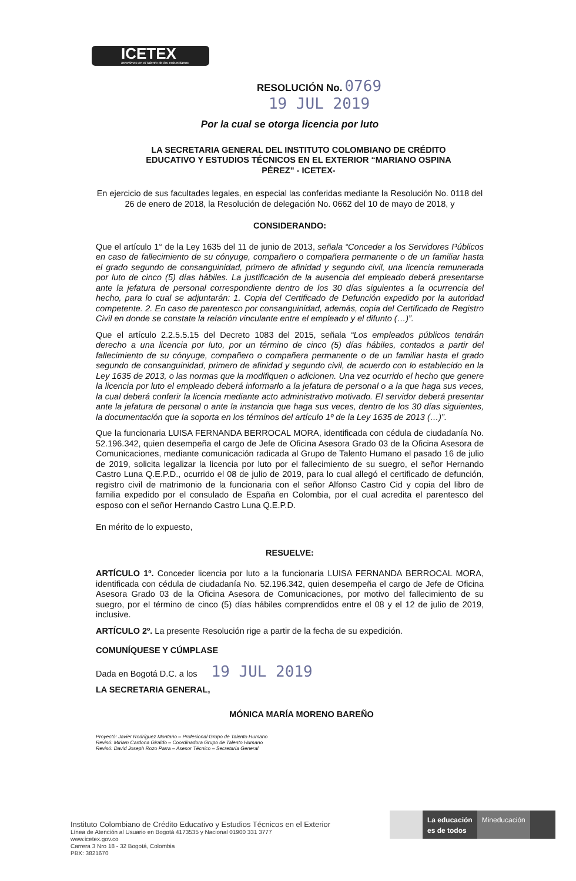ICETEX
Invertimos en el talento de los colombianos
RESOLUCIÓN No.
0769
19 JUL 2019
Por la cual se otorga licencia por luto
LA SECRETARIA GENERAL DEL INSTITUTO COLOMBIANO DE CRÉDITO EDUCATIVO Y ESTUDIOS TÉCNICOS EN EL EXTERIOR “MARIANO OSPINA PÉREZ" - ICETEX-
En ejercicio de sus facultades legales, en especial las conferidas mediante la Resolución No. 0118 del 26 de enero de 2018, la Resolución de delegación No. 0662 del 10 de mayo de 2018, y
CONSIDERANDO:
Que el artículo 1° de la Ley 1635 del 11 de junio de 2013, señala “Conceder a los Servidores Públicos en caso de fallecimiento de su cónyuge, compañero o compañera permanente o de un familiar hasta el grado segundo de consanguinidad, primero de afinidad y segundo civil, una licencia remunerada por luto de cinco (5) días hábiles. La justificación de la ausencia del empleado deberá presentarse ante la jefatura de personal correspondiente dentro de los 30 días siguientes a la ocurrencia del hecho, para lo cual se adjuntarán: 1. Copia del Certificado de Defunción expedido por la autoridad competente. 2. En caso de parentesco por consanguinidad, además, copia del Certificado de Registro Civil en donde se constate la relación vinculante entre el empleado y el difunto (…)”.
Que el artículo 2.2.5.5.15 del Decreto 1083 del 2015, señala “Los empleados públicos tendrán derecho a una licencia por luto, por un término de cinco (5) días hábiles, contados a partir del fallecimiento de su cónyuge, compañero o compañera permanente o de un familiar hasta el grado segundo de consanguinidad, primero de afinidad y segundo civil, de acuerdo con lo establecido en la Ley 1635 de 2013, o las normas que la modifiquen o adicionen. Una vez ocurrido el hecho que genere la licencia por luto el empleado deberá informarlo a la jefatura de personal o a la que haga sus veces, la cual deberá conferir la licencia mediante acto administrativo motivado. El servidor deberá presentar ante la jefatura de personal o ante la instancia que haga sus veces, dentro de los 30 días siguientes, la documentación que la soporta en los términos del artículo 1º de la Ley 1635 de 2013 (…)”.
Que la funcionaria LUISA FERNANDA BERROCAL MORA, identificada con cédula de ciudadanía No. 52.196.342, quien desempeña el cargo de Jefe de Oficina Asesora Grado 03 de la Oficina Asesora de Comunicaciones, mediante comunicación radicada al Grupo de Talento Humano el pasado 16 de julio de 2019, solicita legalizar la licencia por luto por el fallecimiento de su suegro, el señor Hernando Castro Luna Q.E.P.D., ocurrido el 08 de julio de 2019, para lo cual allegó el certificado de defunción, registro civil de matrimonio de la funcionaria con el señor Alfonso Castro Cid y copia del libro de familia expedido por el consulado de España en Colombia, por el cual acredita el parentesco del esposo con el señor Hernando Castro Luna Q.E.P.D.
En mérito de lo expuesto,
RESUELVE:
ARTÍCULO 1º. Conceder licencia por luto a la funcionaria LUISA FERNANDA BERROCAL MORA, identificada con cédula de ciudadanía No. 52.196.342, quien desempeña el cargo de Jefe de Oficina Asesora Grado 03 de la Oficina Asesora de Comunicaciones, por motivo del fallecimiento de su suegro, por el término de cinco (5) días hábiles comprendidos entre el 08 y el 12 de julio de 2019, inclusive.
ARTÍCULO 2º. La presente Resolución rige a partir de la fecha de su expedición.
COMUNÍQUESE Y CÚMPLASE
Dada en Bogotá D.C. a los 19 JUL 2019
LA SECRETARIA GENERAL,
MÓNICA MARÍA MORENO BAREÑO
Proyectó: Javier Rodríguez Montaño – Profesional Grupo de Talento Humano
Revisó: Miriam Cardona Giraldo – Coordinadora Grupo de Talento Humano
Revisó: David Joseph Rozo Parra – Asesor Técnico – Secretaría General
Instituto Colombiano de Crédito Educativo y Estudios Técnicos en el Exterior
Línea de Atención al Usuario en Bogotá 4173535 y Nacional 01900 331 3777
www.icetex.gov.co
Carrera 3 Nro 18 - 32 Bogotá, Colombia
PBX: 3821670
La educación
es de todos
Mineducación